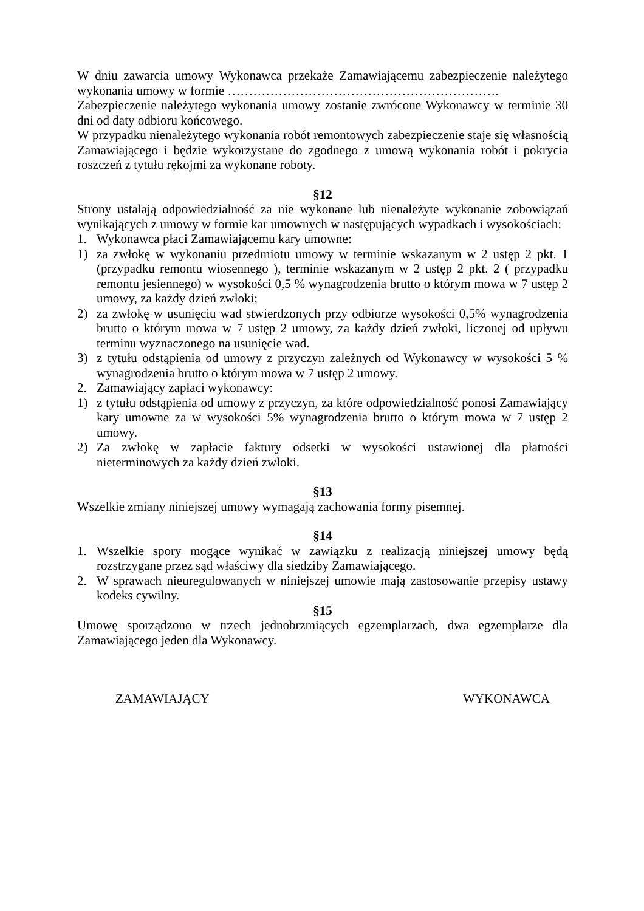W dniu zawarcia umowy Wykonawca przekaże Zamawiającemu zabezpieczenie należytego wykonania umowy w formie ……………………………………………………….
Zabezpieczenie należytego wykonania umowy zostanie zwrócone Wykonawcy w terminie 30 dni od daty odbioru końcowego.
W przypadku nienależytego wykonania robót remontowych zabezpieczenie staje się własnością Zamawiającego i będzie wykorzystane do zgodnego z umową wykonania robót i pokrycia roszczeń z tytułu rękojmi za wykonane roboty.
§12
Strony ustalają odpowiedzialność za nie wykonane lub nienależyte wykonanie zobowiązań wynikających z umowy w formie kar umownych w następujących wypadkach i wysokościach:
1. Wykonawca płaci Zamawiającemu kary umowne:
1) za zwłokę w wykonaniu przedmiotu umowy w terminie wskazanym w 2 ustęp 2 pkt. 1 (przypadku remontu wiosennego ), terminie wskazanym w 2 ustęp 2 pkt. 2 ( przypadku remontu jesiennego) w wysokości 0,5 % wynagrodzenia brutto o którym mowa w 7 ustęp 2 umowy, za każdy dzień zwłoki;
2) za zwłokę w usunięciu wad stwierdzonych przy odbiorze wysokości 0,5% wynagrodzenia brutto o którym mowa w 7 ustęp 2 umowy, za każdy dzień zwłoki, liczonej od upływu terminu wyznaczonego na usunięcie wad.
3) z tytułu odstąpienia od umowy z przyczyn zależnych od Wykonawcy w wysokości 5 % wynagrodzenia brutto o którym mowa w 7 ustęp 2 umowy.
2. Zamawiający zapłaci wykonawcy:
1) z tytułu odstąpienia od umowy z przyczyn, za które odpowiedzialność ponosi Zamawiający kary umowne za w wysokości 5% wynagrodzenia brutto o którym mowa w 7 ustęp 2 umowy.
2) Za zwłokę w zapłacie faktury odsetki w wysokości ustawionej dla płatności nieterminowych za każdy dzień zwłoki.
§13
Wszelkie zmiany niniejszej umowy wymagają zachowania formy pisemnej.
§14
1. Wszelkie spory mogące wynikać w zawiązku z realizacją niniejszej umowy będą rozstrzygane przez sąd właściwy dla siedziby Zamawiającego.
2. W sprawach nieuregulowanych w niniejszej umowie mają zastosowanie przepisy ustawy kodeks cywilny.
§15
Umowę sporządzono w trzech jednobrzmiących egzemplarzach, dwa egzemplarze dla Zamawiającego jeden dla Wykonawcy.
ZAMAWIAJĄCY WYKONAWCA